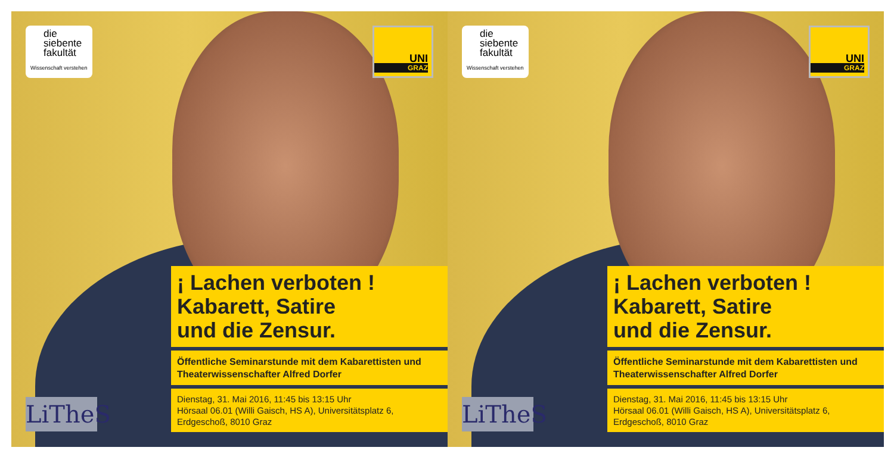die
siebente
fakultät
Wissenschaft verstehen
UNI
GRAZ
LiTheS
¡ Lachen verboten !
Kabarett, Satire
und die Zensur.
Öffentliche Seminarstunde mit dem Kabarettisten und Theaterwissenschafter Alfred Dorfer
Dienstag, 31. Mai 2016, 11:45 bis 13:15 Uhr
Hörsaal 06.01 (Willi Gaisch, HS A), Universitätsplatz 6, Erdgeschoß, 8010 Graz
die
siebente
fakultät
Wissenschaft verstehen
UNI
GRAZ
LiTheS
¡ Lachen verboten !
Kabarett, Satire
und die Zensur.
Öffentliche Seminarstunde mit dem Kabarettisten und Theaterwissenschafter Alfred Dorfer
Dienstag, 31. Mai 2016, 11:45 bis 13:15 Uhr
Hörsaal 06.01 (Willi Gaisch, HS A), Universitätsplatz 6, Erdgeschoß, 8010 Graz